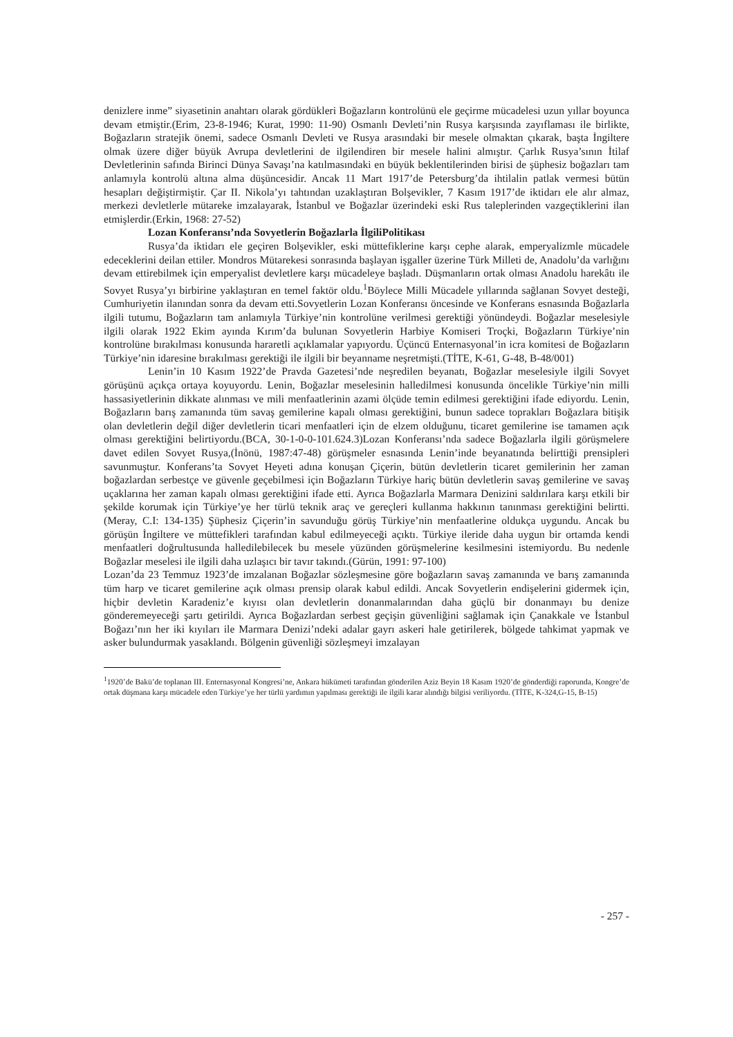denizlere inme” siyasetinin anahtarı olarak gördükleri Boğazların kontrolünü ele geçirme mücadelesi uzun yıllar boyunca devam etmiştir.(Erim, 23-8-1946; Kurat, 1990: 11-90) Osmanlı Devleti’nin Rusya karşısında zayıflaması ile birlikte, Boğazların stratejik önemi, sadece Osmanlı Devleti ve Rusya arasındaki bir mesele olmaktan çıkarak, başta İngiltere olmak üzere diğer büyük Avrupa devletlerini de ilgilendiren bir mesele halini almıştır. Çarlık Rusya’sının İtilaf Devletlerinin safında Birinci Dünya Savaşı’na katılmasındaki en büyük beklentilerinden birisi de şüphesiz boğazları tam anlamıyla kontrolü altına alma düşüncesidir. Ancak 11 Mart 1917’de Petersburg’da ihtilalin patlak vermesi bütün hesapları değiştirmiştir. Çar II. Nikola’yı tahtından uzaklaştıran Bolşevikler, 7 Kasım 1917’de iktidarı ele alır almaz, merkezi devletlerle mütareke imzalayarak, İstanbul ve Boğazlar üzerindeki eski Rus taleplerinden vazgeçtiklerini ilan etmişlerdir.(Erkin, 1968: 27-52)
Lozan Konferansı’nda Sovyetlerin Boğazlarla İlgiliPolitikası
Rusya’da iktidarı ele geçiren Bolşevikler, eski müttefiklerine karşı cephe alarak, emperyalizmle mücadele edeceklerini deilan ettiler. Mondros Mütarekesi sonrasında başlayan işgaller üzerine Türk Milleti de, Anadolu’da varlığını devam ettirebilmek için emperyalist devletlere karşı mücadeleye başladı. Düşmanların ortak olması Anadolu harekâtı ile Sovyet Rusya’yı birbirine yaklaştıran en temel faktör oldu.<sup>1</sup>Böylece Milli Mücadele yıllarında sağlanan Sovyet desteği, Cumhuriyetin ilanından sonra da devam etti.Sovyetlerin Lozan Konferansı öncesinde ve Konferans esnasında Boğazlarla ilgili tutumu, Boğazların tam anlamıyla Türkiye’nin kontrolüne verilmesi gerektiği yönündeydi. Boğazlar meselesiyle ilgili olarak 1922 Ekim ayında Kırım’da bulunan Sovyetlerin Harbiye Komiseri Troçki, Boğazların Türkiye’nin kontrolüne bırakılması konusunda hararetli açıklamalar yapıyordu. Üçüncü Enternasyonal’in icra komitesi de Boğazların Türkiye’nin idaresine bırakılması gerektiği ile ilgili bir beyanname neşretmişti.(TİTE, K-61, G-48, B-48/001)
Lenin’in 10 Kasım 1922’de Pravda Gazetesi’nde neşredilen beyanatı, Boğazlar meselesiyle ilgili Sovyet görüşünü açıkça ortaya koyuyordu. Lenin, Boğazlar meselesinin halledilmesi konusunda öncelikle Türkiye’nin milli hassasiyetlerinin dikkate alınması ve mili menfaatlerinin azami ölçüde temin edilmesi gerektiğini ifade ediyordu. Lenin, Boğazların barış zamanında tüm savaş gemilerine kapalı olması gerektiğini, bunun sadece toprakları Boğazlara bitişik olan devletlerin değil diğer devletlerin ticari menfaatleri için de elzem olduğunu, ticaret gemilerine ise tamamen açık olması gerektiğini belirtiyordu.(BCA, 30-1-0-0-101.624.3)Lozan Konferansı’nda sadece Boğazlarla ilgili görüşmelere davet edilen Sovyet Rusya,(İnönü, 1987:47-48) görüşmeler esnasında Lenin’inde beyanatında belirttiği prensipleri savunmuştur. Konferans’ta Sovyet Heyeti adına konuşan Çiçerin, bütün devletlerin ticaret gemilerinin her zaman boğazlardan serbestçe ve güvenle geçebilmesi için Boğazların Türkiye hariç bütün devletlerin savaş gemilerine ve savaş uçaklarına her zaman kapalı olması gerektiğini ifade etti. Ayrıca Boğazlarla Marmara Denizini saldırılara karşı etkili bir şekilde korumak için Türkiye’ye her türlü teknik araç ve gereçleri kullanma hakkının tanınması gerektiğini belirtti.(Meray, C.I: 134-135) Şüphesiz Çiçerin’in savunduğu görüş Türkiye’nin menfaatlerine oldukça uygundu. Ancak bu görüşün İngiltere ve müttefikleri tarafından kabul edilmeyeceği açıktı. Türkiye ileride daha uygun bir ortamda kendi menfaatleri doğrultusunda halledilebilecek bu mesele yüzünden görüşmelerine kesilmesini istemiyordu. Bu nedenle Boğazlar meselesi ile ilgili daha uzlaşıcı bir tavır takındı.(Gürün, 1991: 97-100)
Lozan’da 23 Temmuz 1923’de imzalanan Boğazlar sözleşmesine göre boğazların savaş zamanında ve barış zamanında tüm harp ve ticaret gemilerine açık olması prensip olarak kabul edildi. Ancak Sovyetlerin endişelerini gidermek için, hiçbir devletin Karadeniz’e kıyısı olan devletlerin donanmalarından daha güçlü bir donanmayı bu denize gönderemeyeceği şartı getirildi. Ayrıca Boğazlardan serbest geçişin güvenliğini sağlamak için Çanakkale ve İstanbul Boğazı’nın her iki kıyıları ile Marmara Denizi’ndeki adalar gayrı askeri hale getirilerek, bölgede tahkimat yapmak ve asker bulundurmak yasaklandı. Bölgenin güvenliği sözleşmeyi imzalayan
<sup>1</sup> 1920’de Bakü’de toplanan III. Enternasyonal Kongresi’ne, Ankara hükümeti tarafından gönderilen Aziz Beyin 18 Kasım 1920’de gönderdiği raporunda, Kongre’de ortak düşmana karşı mücadele eden Türkiye’ye her türlü yardımın yapılması gerektiği ile ilgili karar alındığı bilgisi veriliyordu. (TİTE, K-324,G-15, B-15)
- 257 -